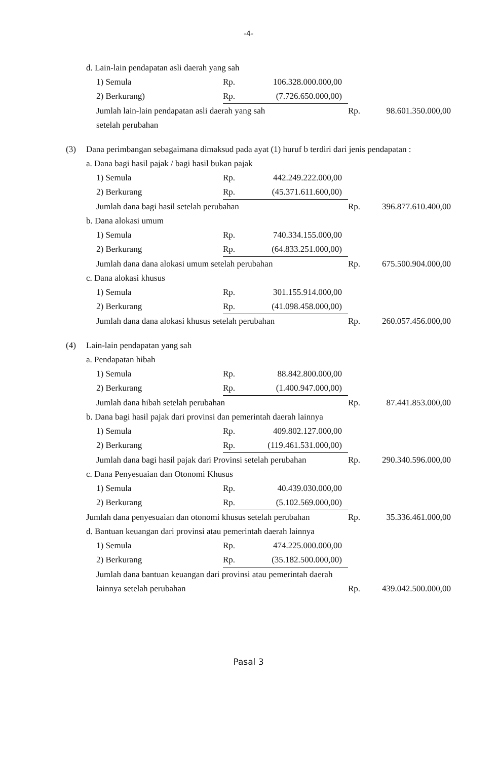-4-
| | d. Lain-lain pendapatan asli daerah yang sah | | | | | |
| | | 1) Semula | Rp. | 106.328.000.000,00 | | |
| | | 2) Berkurang) | Rp. | (7.726.650.000,00) | | |
| | | Jumlah lain-lain pendapatan asli daerah yang sah | | | Rp. | 98.601.350.000,00 |
| | | setelah perubahan | | | | |
| (3) | Dana perimbangan sebagaimana dimaksud pada ayat (1) huruf b terdiri dari jenis pendapatan : | | | | | |
| | a. Dana bagi hasil pajak / bagi hasil bukan pajak | | | | | |
| | | 1) Semula | Rp. | 442.249.222.000,00 | | |
| | | 2) Berkurang | Rp. | (45.371.611.600,00) | | |
| | | Jumlah dana bagi hasil setelah perubahan | | | Rp. | 396.877.610.400,00 |
| | b. Dana alokasi umum | | | | | |
| | | 1) Semula | Rp. | 740.334.155.000,00 | | |
| | | 2) Berkurang | Rp. | (64.833.251.000,00) | | |
| | | Jumlah dana dana alokasi umum setelah perubahan | | | Rp. | 675.500.904.000,00 |
| | c. Dana alokasi khusus | | | | | |
| | | 1) Semula | Rp. | 301.155.914.000,00 | | |
| | | 2) Berkurang | Rp. | (41.098.458.000,00) | | |
| | | Jumlah dana dana alokasi khusus setelah perubahan | | | Rp. | 260.057.456.000,00 |
| (4) | Lain-lain pendapatan yang sah | | | | | |
| | a. Pendapatan hibah | | | | | |
| | | 1) Semula | Rp. | 88.842.800.000,00 | | |
| | | 2) Berkurang | Rp. | (1.400.947.000,00) | | |
| | | Jumlah dana hibah setelah perubahan | | | Rp. | 87.441.853.000,00 |
| | b. Dana bagi hasil pajak dari provinsi dan pemerintah daerah lainnya | | | | | |
| | | 1) Semula | Rp. | 409.802.127.000,00 | | |
| | | 2) Berkurang | Rp. | (119.461.531.000,00) | | |
| | | Jumlah dana bagi hasil pajak dari Provinsi setelah perubahan | | | Rp. | 290.340.596.000,00 |
| | c. Dana Penyesuaian dan Otonomi Khusus | | | | | |
| | | 1) Semula | Rp. | 40.439.030.000,00 | | |
| | | 2) Berkurang | Rp. | (5.102.569.000,00) | | |
| | Jumlah dana penyesuaian dan otonomi khusus setelah perubahan | | | | Rp. | 35.336.461.000,00 |
| | d. Bantuan keuangan dari provinsi atau pemerintah daerah lainnya | | | | | |
| | | 1) Semula | Rp. | 474.225.000.000,00 | | |
| | | 2) Berkurang | Rp. | (35.182.500.000,00) | | |
| | | Jumlah dana bantuan keuangan dari provinsi atau pemerintah daerah | | | | |
| | | lainnya setelah perubahan | | | Rp. | 439.042.500.000,00 |
Pasal 3